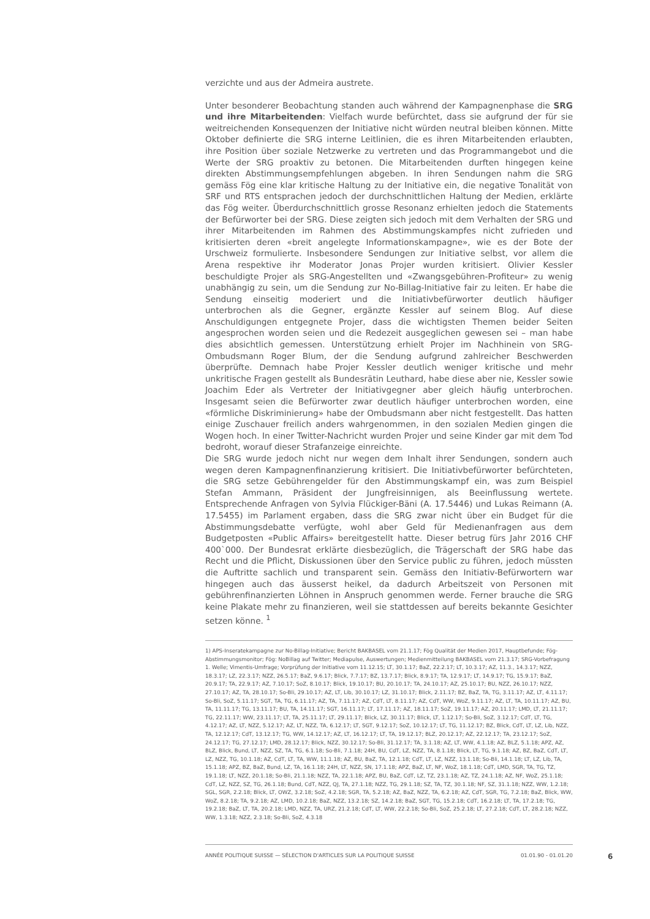verzichte und aus der Admeira austrete.
Unter besonderer Beobachtung standen auch während der Kampagnenphase die SRG und ihre Mitarbeitenden: Vielfach wurde befürchtet, dass sie aufgrund der für sie weitreichenden Konsequenzen der Initiative nicht würden neutral bleiben können. Mitte Oktober definierte die SRG interne Leitlinien, die es ihren Mitarbeitenden erlaubten, ihre Position über soziale Netzwerke zu vertreten und das Programmangebot und die Werte der SRG proaktiv zu betonen. Die Mitarbeitenden durften hingegen keine direkten Abstimmungsempfehlungen abgeben. In ihren Sendungen nahm die SRG gemäss Fög eine klar kritische Haltung zu der Initiative ein, die negative Tonalität von SRF und RTS entsprachen jedoch der durchschnittlichen Haltung der Medien, erklärte das Fög weiter. Überdurchschnittlich grosse Resonanz erhielten jedoch die Statements der Befürworter bei der SRG. Diese zeigten sich jedoch mit dem Verhalten der SRG und ihrer Mitarbeitenden im Rahmen des Abstimmungskampfes nicht zufrieden und kritisierten deren «breit angelegte Informationskampagne», wie es der Bote der Urschweiz formulierte. Insbesondere Sendungen zur Initiative selbst, vor allem die Arena respektive ihr Moderator Jonas Projer wurden kritisiert. Olivier Kessler beschuldigte Projer als SRG-Angestellten und «Zwangsgebühren-Profiteur» zu wenig unabhängig zu sein, um die Sendung zur No-Billag-Initiative fair zu leiten. Er habe die Sendung einseitig moderiert und die Initiativbefürworter deutlich häufiger unterbrochen als die Gegner, ergänzte Kessler auf seinem Blog. Auf diese Anschuldigungen entgegnete Projer, dass die wichtigsten Themen beider Seiten angesprochen worden seien und die Redezeit ausgeglichen gewesen sei – man habe dies absichtlich gemessen. Unterstützung erhielt Projer im Nachhinein von SRG-Ombudsmann Roger Blum, der die Sendung aufgrund zahlreicher Beschwerden überprüfte. Demnach habe Projer Kessler deutlich weniger kritische und mehr unkritische Fragen gestellt als Bundesrätin Leuthard, habe diese aber nie, Kessler sowie Joachim Eder als Vertreter der Initiativgegner aber gleich häufig unterbrochen. Insgesamt seien die Befürworter zwar deutlich häufiger unterbrochen worden, eine «förmliche Diskriminierung» habe der Ombudsmann aber nicht festgestellt. Das hatten einige Zuschauer freilich anders wahrgenommen, in den sozialen Medien gingen die Wogen hoch. In einer Twitter-Nachricht wurden Projer und seine Kinder gar mit dem Tod bedroht, worauf dieser Strafanzeige einreichte.
Die SRG wurde jedoch nicht nur wegen dem Inhalt ihrer Sendungen, sondern auch wegen deren Kampagnenfinanzierung kritisiert. Die Initiativbefürworter befürchteten, die SRG setze Gebührengelder für den Abstimmungskampf ein, was zum Beispiel Stefan Ammann, Präsident der Jungfreisinnigen, als Beeinflussung wertete. Entsprechende Anfragen von Sylvia Flückiger-Bäni (A. 17.5446) und Lukas Reimann (A. 17.5455) im Parlament ergaben, dass die SRG zwar nicht über ein Budget für die Abstimmungsdebatte verfügte, wohl aber Geld für Medienanfragen aus dem Budgetposten «Public Affairs» bereitgestellt hatte. Dieser betrug fürs Jahr 2016 CHF 400`000. Der Bundesrat erklärte diesbezüglich, die Trägerschaft der SRG habe das Recht und die Pflicht, Diskussionen über den Service public zu führen, jedoch müssten die Auftritte sachlich und transparent sein. Gemäss den Initiativ-Befürwortern war hingegen auch das äusserst heikel, da dadurch Arbeitszeit von Personen mit gebührenfinanzierten Löhnen in Anspruch genommen werde. Ferner brauche die SRG keine Plakate mehr zu finanzieren, weil sie stattdessen auf bereits bekannte Gesichter setzen könne. <sup>1</sup>
1) APS-Inseratekampagne zur No-Billag-Initiative; Bericht BAKBASEL vom 21.1.17; Fög Qualität der Medien 2017, Hauptbefunde; Fög-Abstimmungsmonitor; Fög: NoBillag auf Twitter; Mediapulse, Auswertungen; Medienmitteilung BAKBASEL vom 21.3.17; SRG-Vorbefragung 1. Welle; Vimentis-Umfrage; Vorprüfung der Initiative vom 11.12.15; LT, 30.1.17; BaZ, 22.2.17; LT, 10.3.17; AZ, 11.3., 14.3.17; NZZ, 18.3.17; LZ, 22.3.17; NZZ, 26.5.17; BaZ, 9.6.17; Blick, 7.7.17; BZ, 13.7.17; Blick, 8.9.17; TA, 12.9.17; LT, 14.9.17; TG, 15.9.17; BaZ, 20.9.17; TA, 22.9.17; AZ, 7.10.17; SoZ, 8.10.17; Blick, 19.10.17; BU, 20.10.17; TA, 24.10.17; AZ, 25.10.17; BU, NZZ, 26.10.17; NZZ, 27.10.17; AZ, TA, 28.10.17; So-Bli, 29.10.17; AZ, LT, Lib, 30.10.17; LZ, 31.10.17; Blick, 2.11.17; BZ, BaZ, TA, TG, 3.11.17; AZ, LT, 4.11.17; So-Bli, SoZ, 5.11.17; SGT, TA, TG, 6.11.17; AZ, TA, 7.11.17; AZ, CdT, LT, 8.11.17; AZ, CdT, WW, WoZ, 9.11.17; AZ, LT, TA, 10.11.17; AZ, BU, TA, 11.11.17; TG, 13.11.17; BU, TA, 14.11.17; SGT, 16.11.17; LT, 17.11.17; AZ, 18.11.17; SoZ, 19.11.17; AZ, 20.11.17; LMD, LT, 21.11.17; TG, 22.11.17; WW, 23.11.17; LT, TA, 25.11.17; LT, 29.11.17; Blick, LZ, 30.11.17; Blick, LT, 1.12.17; So-Bli, SoZ, 3.12.17; CdT, LT, TG, 4.12.17; AZ, LT, NZZ, 5.12.17; AZ, LT, NZZ, TA, 6.12.17; LT, SGT, 9.12.17; SoZ, 10.12.17; LT, TG, 11.12.17; BZ, Blick, CdT, LT, LZ, Lib, NZZ, TA, 12.12.17; CdT, 13.12.17; TG, WW, 14.12.17; AZ, LT, 16.12.17; LT, TA, 19.12.17; BLZ, 20.12.17; AZ, 22.12.17; TA, 23.12.17; SoZ, 24.12.17; TG, 27.12.17; LMD, 28.12.17; Blick, NZZ, 30.12.17; So-Bli, 31.12.17; TA, 3.1.18; AZ, LT, WW, 4.1.18; AZ, BLZ, 5.1.18; APZ, AZ, BLZ, Blick, Bund, LT, NZZ, SZ, TA, TG, 6.1.18; So-Bli, 7.1.18; 24H, BU, CdT, LZ, NZZ, TA, 8.1.18; Blick, LT, TG, 9.1.18; AZ, BZ, BaZ, CdT, LT, LZ, NZZ, TG, 10.1.18; AZ, CdT, LT, TA, WW, 11.1.18; AZ, BU, BaZ, TA, 12.1.18; CdT, LT, LZ, NZZ, 13.1.18; So-Bli, 14.1.18; LT, LZ, Lib, TA, 15.1.18; APZ, BZ, BaZ, Bund, LZ, TA, 16.1.18; 24H, LT, NZZ, SN, 17.1.18; APZ, BaZ, LT, NF, WoZ, 18.1.18; CdT, LMD, SGR, TA, TG, TZ, 19.1.18; LT, NZZ, 20.1.18; So-Bli, 21.1.18; NZZ, TA, 22.1.18; APZ, BU, BaZ, CdT, LZ, TZ, 23.1.18; AZ, TZ, 24.1.18; AZ, NF, WoZ, 25.1.18; CdT, LZ, NZZ, SZ, TG, 26.1.18; Bund, CdT, NZZ, QJ, TA, 27.1.18; NZZ, TG, 29.1.18; SZ, TA, TZ, 30.1.18; NF, SZ, 31.1.18; NZZ, WW, 1.2.18; SGL, SGR, 2.2.18; Blick, LT, OWZ, 3.2.18; SoZ, 4.2.18; SGR, TA, 5.2.18; AZ, BaZ, NZZ, TA, 6.2.18; AZ, CdT, SGR, TG, 7.2.18; BaZ, Blick, WW, WoZ, 8.2.18; TA, 9.2.18; AZ, LMD, 10.2.18; BaZ, NZZ, 13.2.18; SZ, 14.2.18; BaZ, SGT, TG, 15.2.18; CdT, 16.2.18; LT, TA, 17.2.18; TG, 19.2.18; BaZ, LT, TA, 20.2.18; LMD, NZZ, TA, URZ, 21.2.18; CdT, LT, WW, 22.2.18; So-Bli, SoZ, 25.2.18; LT, 27.2.18; CdT, LT, 28.2.18; NZZ, WW, 1.3.18; NZZ, 2.3.18; So-Bli, SoZ, 4.3.18
ANNÉE POLITIQUE SUISSE — SÉLECTION D'ARTICLES SUR LA POLITIQUE SUISSE 01.01.90 - 01.01.20
6